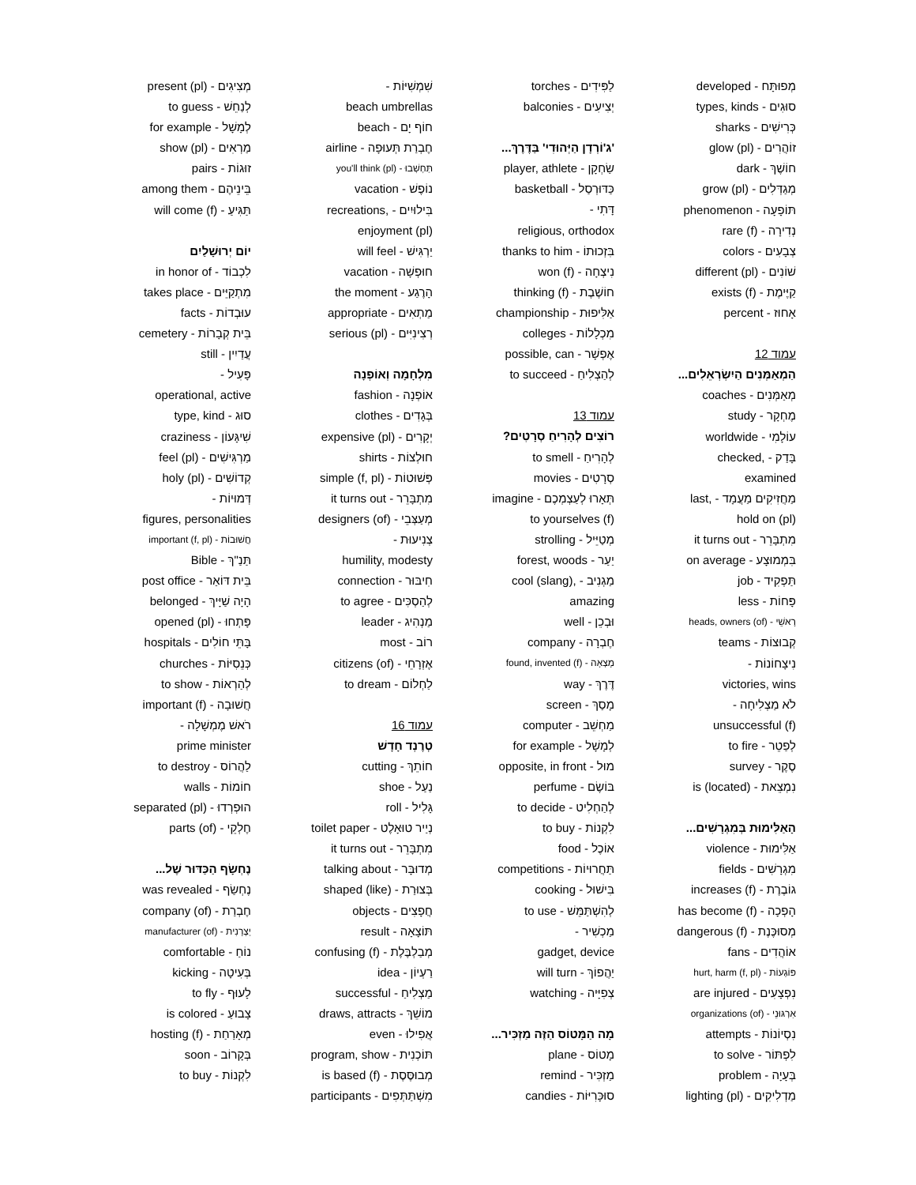מְפוּתָּח - developed
סוּגִים - types, kinds
כְּרִישִׁים - sharks
זוֹהֲרִים - (pl) glow
חוֹשֶׁךְ - dark
מְגַדְּלִים - (pl) grow
תּוֹפָעָה - phenomenon
נְדִירָה - (f) rare
צְבָעִים - colors
שׁוֹנִים - (pl) different
קַיֶּימֶת - (f) exists
אָחוּז - percent
עמוד 12
הַמְאַמְּנִים הַיִשְׂרְאֵלִים...
מְאַמְּנִים - coaches
מֶחְקָר - study
עוֹלָמִי - worldwide
בָּדַק - ,checked
examined
מַחֲזִיקִים מַעֲמָד - ,last
hold on (pl)
מִתְבָּרֵר - it turns out
בִּמְמוּצָע - on average
תַּפְקִיד - job
פָּחוֹת - less
רָאשֵׁי - (of) heads, owners
קְבוּצוֹת - teams
נִיצָחוֹנוֹת -
victories, wins
לֹא מַצְלִיחָה -
unsuccessful (f)
לְפַטֵר - to fire
סֶקֶר - survey
נִמְצֵאת - (is (located
הָאַלִּימוּת בְּמִגְרָשִׁים...
אַלִּימוּת - violence
מִגְרָשִׁים - fields
גוֹבֶרֶת - (f) increases
הָפְכָה - (f) has become
מְסוּכֶּנֶת - (f) dangerous
אוֹהֲדִים - fans
פּוֹגְעוֹת - (f, pl) hurt, harm
נִפְצָעִים - are injured
אִרְגּוּנֵי - (of) organizations
נִסְיוֹנוֹת - attempts
לִפְתּוֹר - to solve
בְּעָיָה - problem
מַדְלִיקִים - (pl) lighting
לַפִּידִים - torches
יְצִיעִים - balconies
'ג'וֹרְדָן הַיְּהוּדִי' בַּדֶּרֶךְ...
שַׂחְקָן - player, athlete
כַּדּוּרְסַל - basketball
דָּתִי -
religious, orthodox
בִּזְכוּתוֹ - thanks to him
נִיצְחָה - (f) won
חוֹשֶׁבֶת - (f) thinking
אַלִּיפוּת - championship
מִכְלָלוֹת - colleges
אֶפְשָׁר - possible, can
לְהַצְלִיחַ - to succeed
עמוד 13
רוֹצִים לְהָרִיחַ סְרָטִים?
לְהָרִיחַ - to smell
סְרָטִים - movies
תְּאָרוּ לְעַצְמְכֶם - imagine
to yourselves (f)
מְטַיֵּיל - strolling
יַעַר - forest, woods
מַגְנִיב - ,cool (slang)
amazing
וּבְכֵן - well
חֶבְרָה - company
מָצְאָה - (f) found, invented
דֶּרֶךְ - way
מָסַךְ - screen
מַחְשֵׁב - computer
לְמָשָׁל - for example
מוּל - opposite, in front
בּוֹשֶׂם - perfume
לְהַחְלִיט - to decide
לִקְנוֹת - to buy
אוֹכֶל - food
תַּחֲרוּיוֹת - competitions
בִּישׁוּל - cooking
לְהִשְׁתַּמֵּשׁ - to use
מַכְשִׁיר -
gadget, device
יַהֲפוֹךְ - will turn
צְפִיָּיה - watching
מָה הַמָּטוֹס הַזֶּה מַזְכִּיר...
מָטוֹס - plane
מַזְכִּיר - remind
סוּכָּרִיּוֹת - candies
שִׁמְשִׁיּוֹת -
beach umbrellas
חוֹף יָם - beach
חֶבְרַת תְּעוּפָה - airline
תַּחְשְׁבוּ - (pl) you'll think
נוֹפֶשׁ - vacation
בִּילוּיִים - ,recreations
enjoyment (pl)
יַרְגִּישׁ - will feel
חוּפְשָׁה - vacation
הָרֶגַע - the moment
מַתְאִים - appropriate
רְצִינִיִּים - (pl) serious
מִלְחָמָה וְאוֹפְנָה
אוֹפְנָה - fashion
בְּגָדִים - clothes
יְקָרִים - (pl) expensive
חוּלְצוֹת - shirts
פְּשׁוּטוֹת - (f, pl) simple
מִתְבָּרֵר - it turns out
מְעַצְּבֵי - (of) designers
צְנִיעוּת -
humility, modesty
חִיבּוּר - connection
לְהַסְכִּים - to agree
מַנְהִיג - leader
רוֹב - most
אֶזְרָחֵי - (of) citizens
לַחְלוֹם - to dream
עמוד 16
טְרֶנְד חָדָשׁ
חוֹתֵךְ - cutting
נַעַל - shoe
גָּלִיל - roll
נְיַיר טוּאָלֶט - toilet paper
מִתְבָּרֵר - it turns out
מְדוּבָּר - talking about
בְּצוּרַת - (shaped (like
חֲפָצִים - objects
תּוֹצָאָה - result
מְבַלְבֶּלֶת - (f) confusing
רַעְיוֹן - idea
מַצְלִיחַ - successful
מוֹשֵׁךְ - draws, attracts
אֲפִילוּ - even
תּוֹכְנִית - program, show
מְבוּסֶּסֶת - (f) is based
מִשְׁתַּתְּפִים - participants
מְצִיגִים - (pl) present
לְנַחֵשׁ - to guess
לְמָשָׁל - for example
מַרְאִים - (pl) show
זוּגוֹת - pairs
בֵּינֵיהֶם - among them
תַּגִּיעַ - (f) will come
יוֹם יְרוּשָׁלַיִם
לִכְבוֹד - in honor of
מִתְקַיֵּים - takes place
עוּבְדוֹת - facts
בֵּית קְבָרוֹת - cemetery
עֲדַיִין - still
פָּעִיל -
operational, active
סוּג - type, kind
שִׁיגָּעוֹן - craziness
מַרְגִּישִׁים - (pl) feel
קְדוֹשִׁים - (pl) holy
דְּמוּיוֹת -
figures, personalities
חֲשׁוּבוֹת - (f, pl) important
תַּנַ"ךְ - Bible
בֵּית דּוֹאַר - post office
הָיָה שַׁיָּיךְ - belonged
פָּתְחוּ - (pl) opened
בָּתֵּי חוֹלִים - hospitals
כְּנֵסִיּוֹת - churches
לְהַרְאוֹת - to show
חֲשׁוּבָה - (f) important
רֹאשׁ מֶמְשָׁלָה -
prime minister
לַהֲרוֹס - to destroy
חוֹמוֹת - walls
הוּפְרְדוּ - (pl) separated
חֶלְקֵי - (of) parts
נֶחְשָׂף הַכַּדּוּר שֶׁל...
נֶחְשַׂף - was revealed
חֶבְרַת - (of) company
יַצְרָנִית - (of) manufacturer
נוֹחַ - comfortable
בְּעִיטָה - kicking
לָעוּף - to fly
צָבוּעַ - is colored
מְאָרַחַת - (f) hosting
בְּקָרוֹב - soon
לִקְנוֹת - to buy